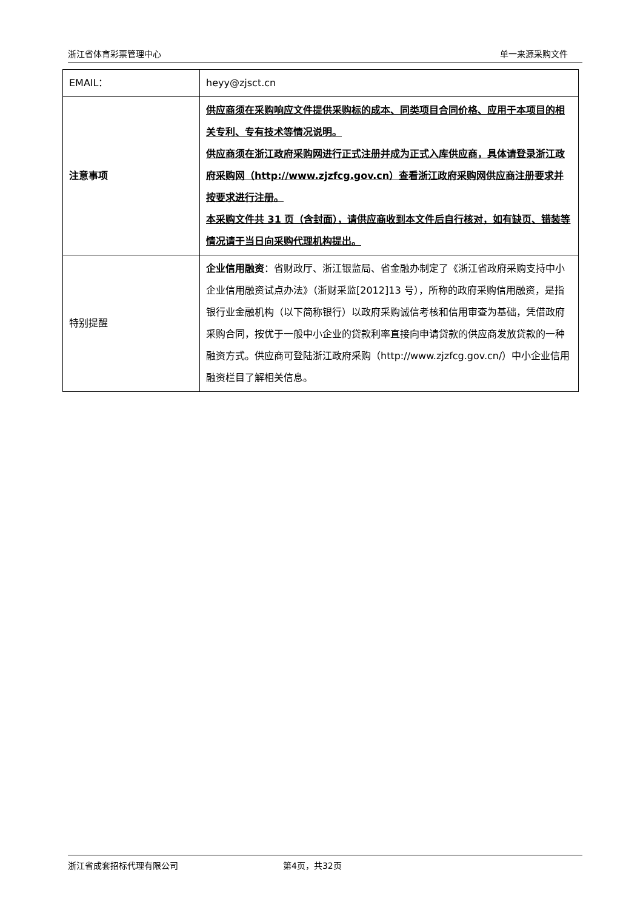浙江省体育彩票管理中心 单一来源采购文件
| EMAIL： | heyy@zjsct.cn |
| 注意事项 | 供应商须在采购响应文件提供采购标的成本、同类项目合同价格、应用于本项目的相关专利、专有技术等情况说明。 供应商须在浙江政府采购网进行正式注册并成为正式入库供应商，具体请登录浙江政府采购网（http://www.zjzfcg.gov.cn）查看浙江政府采购网供应商注册要求并按要求进行注册。 本采购文件共 31 页（含封面），请供应商收到本文件后自行核对，如有缺页、错装等情况请于当日向采购代理机构提出。 |
| 特别提醒 | 企业信用融资 ：省财政厅、浙江银监局、省金融办制定了《浙江省政府采购支持中小企业信用融资试点办法》（浙财采监[2012]13 号），所称的政府采购信用融资，是指银行业金融机构（以下简称银行）以政府采购诚信考核和信用审查为基础，凭借政府采购合同，按优于一般中小企业的贷款利率直接向申请贷款的供应商发放贷款的一种融资方式。供应商可登陆浙江政府采购（http://www.zjzfcg.gov.cn/）中小企业信用融资栏目了解相关信息。 |
浙江省成套招标代理有限公司 第4页，共32页